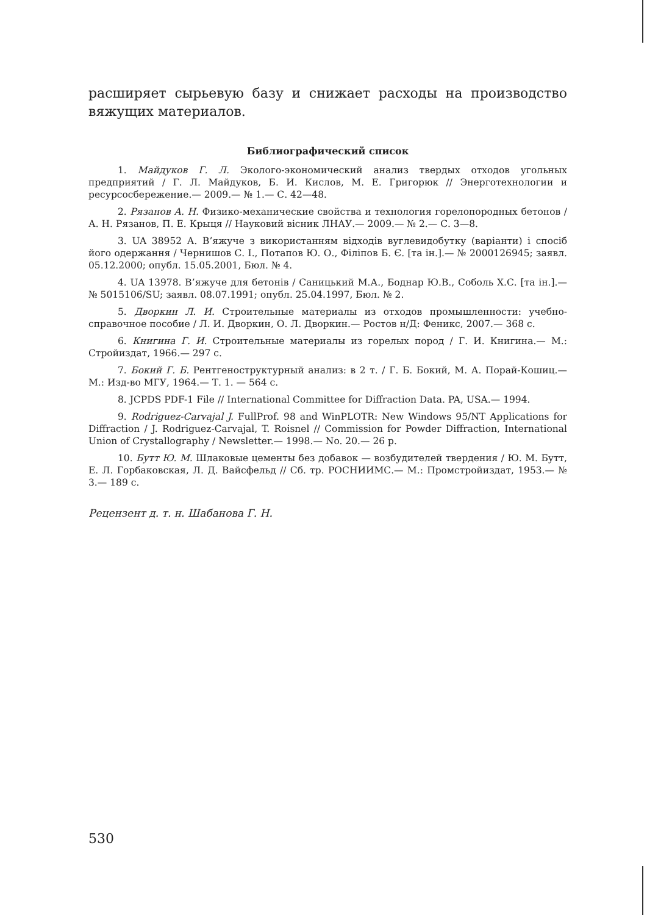расширяет сырьевую базу и снижает расходы на производство вяжущих материалов.
Библиографический список
1. Майдуков Г. Л. Эколого-экономический анализ твердых отходов угольных предприятий / Г. Л. Майдуков, Б. И. Кислов, М. Е. Григорюк // Энерготехнологии и ресурсосбережение.— 2009.— № 1.— С. 42—48.
2. Рязанов А. Н. Физико-механические свойства и технология горелопородных бетонов / А. Н. Рязанов, П. Е. Крыця // Науковий вісник ЛНАУ.— 2009.— № 2.— С. 3—8.
3. UA 38952 А. В’яжуче з використанням відходів вуглевидобутку (варіанти) і спосіб його одержання / Чернишов С. І., Потапов Ю. О., Філіпов Б. Є. [та ін.].— № 2000126945; заявл. 05.12.2000; опубл. 15.05.2001, Бюл. № 4.
4. UA 13978. В’яжуче для бетонів / Саницький М.А., Боднар Ю.В., Соболь Х.С. [та ін.].— № 5015106/SU; заявл. 08.07.1991; опубл. 25.04.1997, Бюл. № 2.
5. Дворкин Л. И. Строительные материалы из отходов промышленности: учебно-справочное пособие / Л. И. Дворкин, О. Л. Дворкин.— Ростов н/Д: Феникс, 2007.— 368 с.
6. Книгина Г. И. Строительные материалы из горелых пород / Г. И. Книгина.— М.: Стройиздат, 1966.— 297 с.
7. Бокий Г. Б. Рентгеноструктурный анализ: в 2 т. / Г. Б. Бокий, М. А. Порай-Кошиц.— М.: Изд-во МГУ, 1964.— Т. 1. — 564 с.
8. JCPDS PDF-1 File // International Committee for Diffraction Data. PA, USA.— 1994.
9. Rodriguez-Carvajal J. FullProf. 98 and WinPLOTR: New Windows 95/NT Applications for Diffraction / J. Rodriguez-Carvajal, T. Roisnel // Commission for Powder Diffraction, International Union of Crystallography / Newsletter.— 1998.— No. 20.— 26 p.
10. Бутт Ю. М. Шлаковые цементы без добавок — возбудителей твердения / Ю. М. Бутт, Е. Л. Горбаковская, Л. Д. Вайсфельд // Сб. тр. РОСНИИМС.— М.: Промстройиздат, 1953.— № 3.— 189 с.
Рецензент д. т. н. Шабанова Г. Н.
530